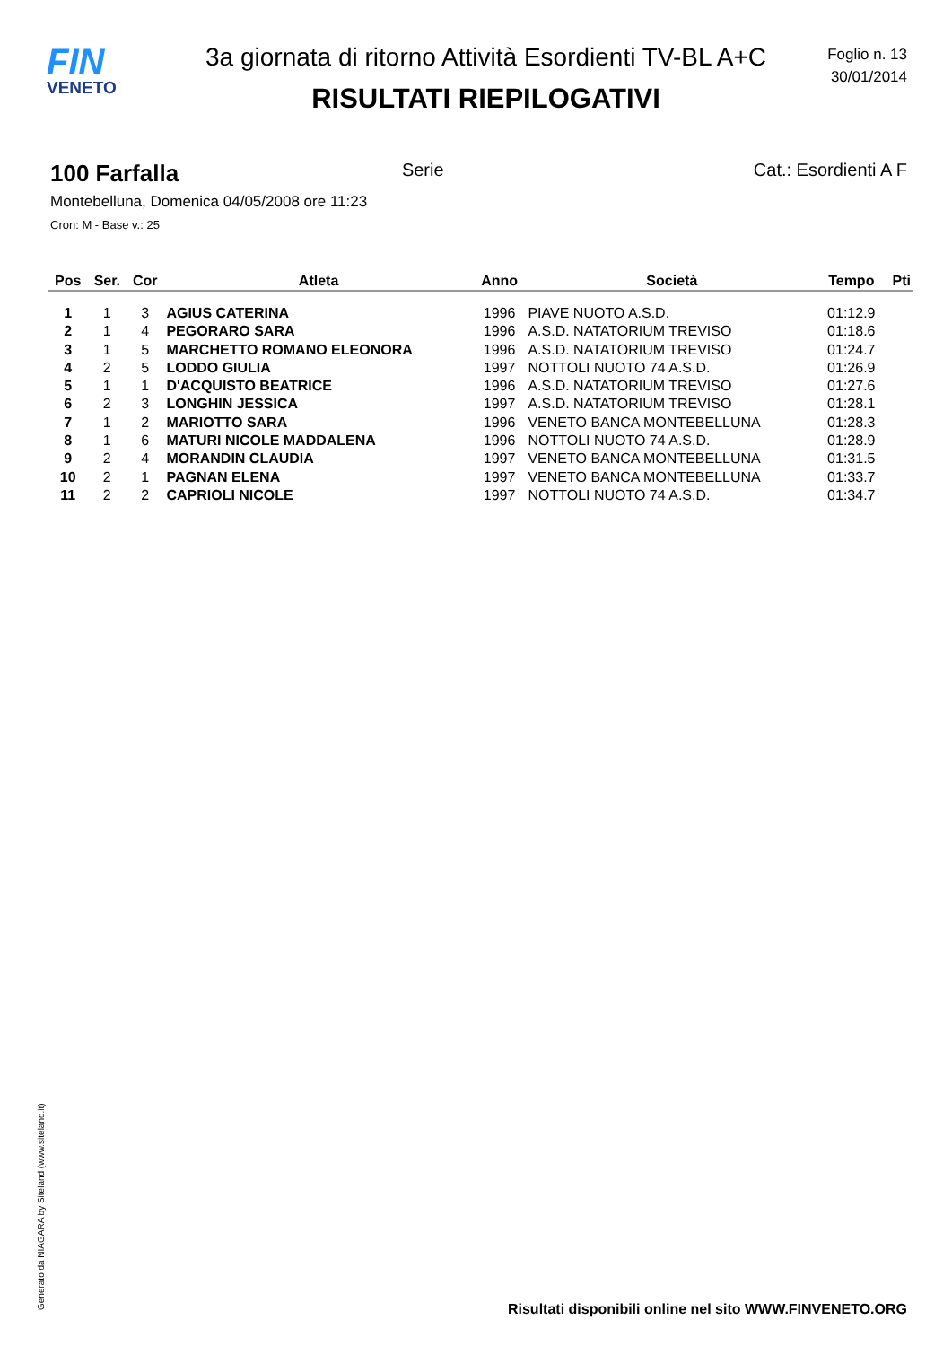FIN
VENETO
3a giornata di ritorno Attività Esordienti TV-BL A+C
RISULTATI RIEPILOGATIVI
Foglio n. 13
30/01/2014
100 Farfalla Serie Cat.: Esordienti A F
Montebelluna, Domenica 04/05/2008 ore 11:23
Cron: M - Base v.: 25
| Pos | Ser. | Cor | Atleta | Anno | Società | Tempo | Pti |
| --- | --- | --- | --- | --- | --- | --- | --- |
| 1 | 1 | 3 | AGIUS CATERINA | 1996 | PIAVE NUOTO A.S.D. | 01:12.9 | |
| 2 | 1 | 4 | PEGORARO SARA | 1996 | A.S.D. NATATORIUM TREVISO | 01:18.6 | |
| 3 | 1 | 5 | MARCHETTO ROMANO ELEONORA | 1996 | A.S.D. NATATORIUM TREVISO | 01:24.7 | |
| 4 | 2 | 5 | LODDO GIULIA | 1997 | NOTTOLI NUOTO 74 A.S.D. | 01:26.9 | |
| 5 | 1 | 1 | D'ACQUISTO BEATRICE | 1996 | A.S.D. NATATORIUM TREVISO | 01:27.6 | |
| 6 | 2 | 3 | LONGHIN JESSICA | 1997 | A.S.D. NATATORIUM TREVISO | 01:28.1 | |
| 7 | 1 | 2 | MARIOTTO SARA | 1996 | VENETO BANCA MONTEBELLUNA | 01:28.3 | |
| 8 | 1 | 6 | MATURI NICOLE MADDALENA | 1996 | NOTTOLI NUOTO 74 A.S.D. | 01:28.9 | |
| 9 | 2 | 4 | MORANDIN CLAUDIA | 1997 | VENETO BANCA MONTEBELLUNA | 01:31.5 | |
| 10 | 2 | 1 | PAGNAN ELENA | 1997 | VENETO BANCA MONTEBELLUNA | 01:33.7 | |
| 11 | 2 | 2 | CAPRIOLI NICOLE | 1997 | NOTTOLI NUOTO 74 A.S.D. | 01:34.7 | |
Generato da NIAGARA by Siteland (www.siteland.it)
Risultati disponibili online nel sito WWW.FINVENETO.ORG